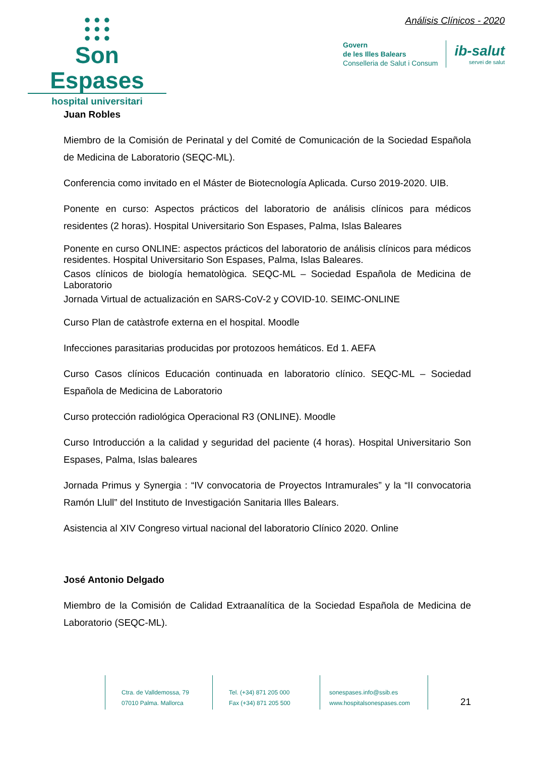● ● ●
● ● ●
● ● ●
Son Espases
hospital universitari
Análisis Clínicos - 2020
Govern
de les Illes Balears
Conselleria de Salut i Consum
ib-salut
servei de salut
Juan Robles
Miembro de la Comisión de Perinatal y del Comité de Comunicación de la Sociedad Española de Medicina de Laboratorio (SEQC-ML).
Conferencia como invitado en el Máster de Biotecnología Aplicada. Curso 2019-2020. UIB.
Ponente en curso: Aspectos prácticos del laboratorio de análisis clínicos para médicos residentes (2 horas). Hospital Universitario Son Espases, Palma, Islas Baleares
Ponente en curso ONLINE: aspectos prácticos del laboratorio de análisis clínicos para médicos residentes. Hospital Universitario Son Espases, Palma, Islas Baleares.
Casos clínicos de biología hematològica. SEQC-ML – Sociedad Española de Medicina de Laboratorio
Jornada Virtual de actualización en SARS-CoV-2 y COVID-10. SEIMC-ONLINE
Curso Plan de catàstrofe externa en el hospital. Moodle
Infecciones parasitarias producidas por protozoos hemáticos. Ed 1. AEFA
Curso Casos clínicos Educación continuada en laboratorio clínico. SEQC-ML – Sociedad Española de Medicina de Laboratorio
Curso protección radiológica Operacional R3 (ONLINE). Moodle
Curso Introducción a la calidad y seguridad del paciente (4 horas). Hospital Universitario Son Espases, Palma, Islas baleares
Jornada Primus y Synergia : “IV convocatoria de Proyectos Intramurales” y la “II convocatoria Ramón Llull” del Instituto de Investigación Sanitaria Illes Balears.
Asistencia al XIV Congreso virtual nacional del laboratorio Clínico 2020. Online
José Antonio Delgado
Miembro de la Comisión de Calidad Extraanalítica de la Sociedad Española de Medicina de Laboratorio (SEQC-ML).
Ctra. de Valldemossa, 79
07010 Palma. Mallorca
Tel. (+34) 871 205 000
Fax (+34) 871 205 500
sonespases.info@ssib.es
www.hospitalsonespases.com
21